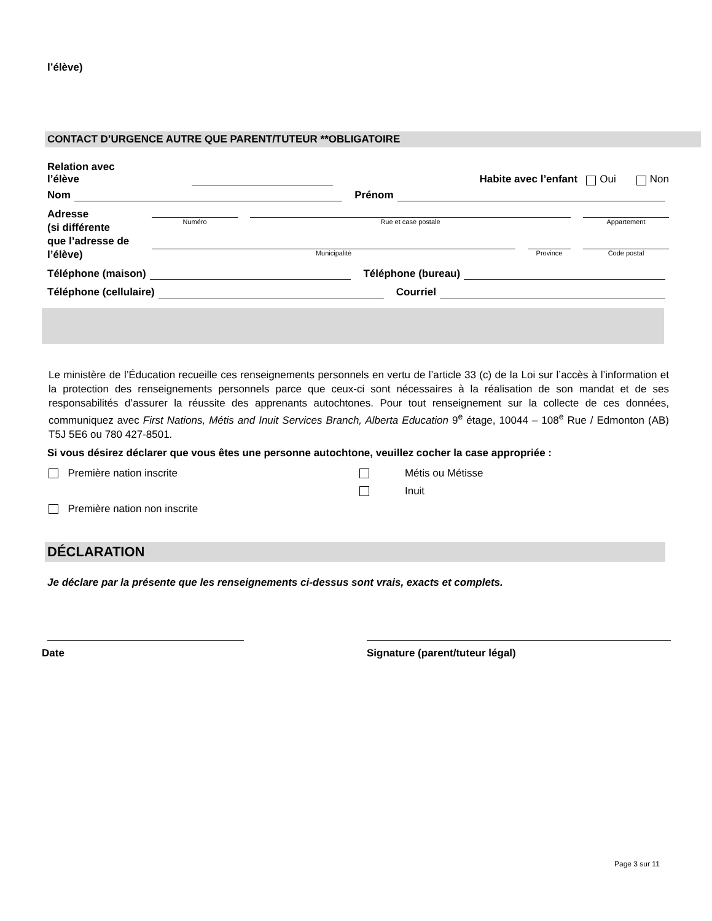l’élève)
CONTACT D’URGENCE AUTRE QUE PARENT/TUTEUR **OBLIGATOIRE
Relation avec
l’élève
Habite avec l’enfant Oui Non
Nom
Prénom
Adresse
(si différente
que l’adresse de
l’élève)
Numéro Rue et case postale Appartement
Municipalité Province
Code postal
Téléphone (maison)
Téléphone (bureau)
Téléphone (cellulaire)
Courriel
Le ministère de l’Éducation recueille ces renseignements personnels en vertu de l’article 33 (c) de la Loi sur l’accès à l’information et la protection des renseignements personnels parce que ceux-ci sont nécessaires à la réalisation de son mandat et de ses responsabilités d’assurer la réussite des apprenants autochtones. Pour tout renseignement sur la collecte de ces données, communiquez avec First Nations, Métis and Inuit Services Branch, Alberta Education 9<sup>e</sup> étage, 10044 – 108<sup>e</sup> Rue / Edmonton (AB) T5J 5E6 ou 780 427-8501.
Si vous désirez déclarer que vous êtes une personne autochtone, veuillez cocher la case appropriée :
Première nation inscrite
Première nation non inscrite
Métis ou Métisse
Inuit
DÉCLARATION
Je déclare par la présente que les renseignements ci-dessus sont vrais, exacts et complets.
Date Signature (parent/tuteur légal)
Page 3 sur 11